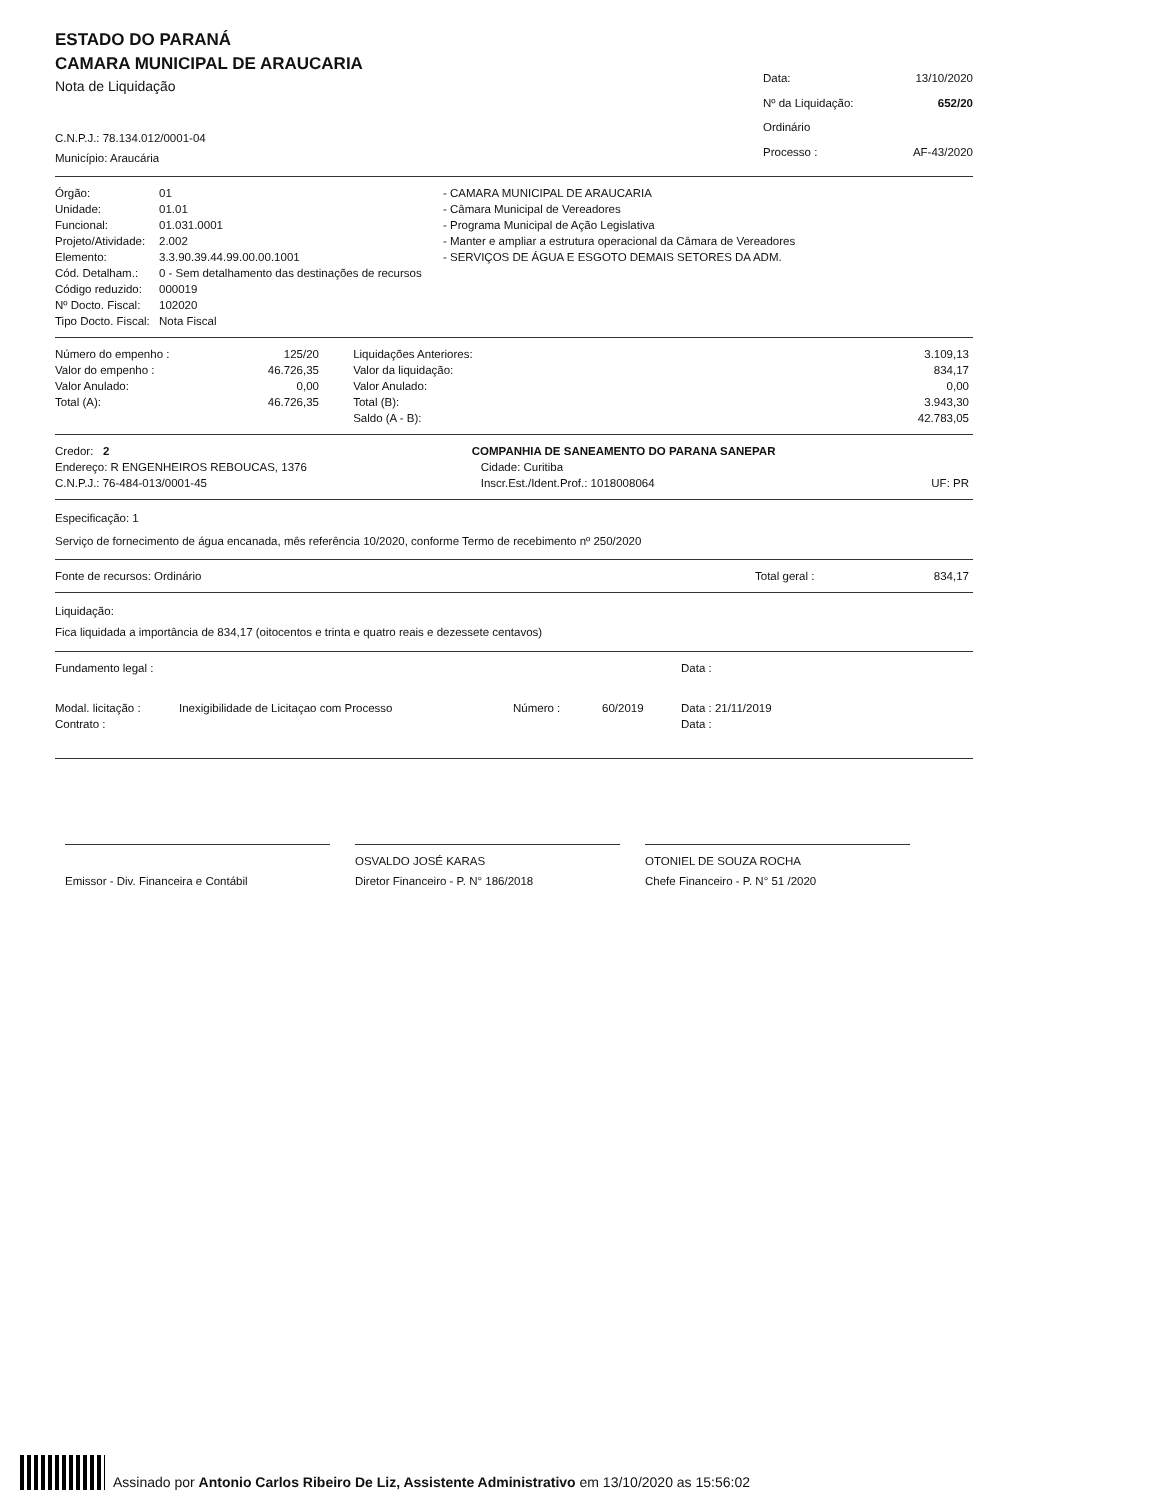ESTADO DO PARANÁ
CAMARA MUNICIPAL DE ARAUCARIA
Nota de Liquidação
C.N.P.J.: 78.134.012/0001-04
Município: Araucária
| Data: | 13/10/2020 |
| Nº da Liquidação: | 652/20 |
| Ordinário | |
| Processo : | AF-43/2020 |
| Órgão: | 01 | - CAMARA MUNICIPAL DE ARAUCARIA |
| Unidade: | 01.01 | - Câmara Municipal de Vereadores |
| Funcional: | 01.031.0001 | - Programa Municipal de Ação Legislativa |
| Projeto/Atividade: | 2.002 | - Manter e ampliar a estrutura operacional da Câmara de Vereadores |
| Elemento: | 3.3.90.39.44.99.00.00.1001 | - SERVIÇOS DE ÁGUA E ESGOTO DEMAIS SETORES DA ADM. |
| Cód. Detalham.: | 0 - Sem detalhamento das destinações de recursos | |
| Código reduzido: | 000019 | |
| Nº Docto. Fiscal: | 102020 | |
| Tipo Docto. Fiscal: | Nota Fiscal | |
| Número do empenho : | 125/20 | | Liquidações Anteriores: | 3.109,13 |
| Valor do empenho : | 46.726,35 | | Valor da liquidação: | 834,17 |
| Valor Anulado: | 0,00 | | Valor Anulado: | 0,00 |
| Total (A): | 46.726,35 | | Total (B): | 3.943,30 |
| | | | Saldo (A - B): | 42.783,05 |
| Credor: 2 | COMPANHIA DE SANEAMENTO DO PARANA SANEPAR | | |
| Endereço: R ENGENHEIROS REBOUCAS, 1376 | | Cidade: Curitiba | |
| C.N.P.J.: 76-484-013/0001-45 | | Inscr.Est./Ident.Prof.: 1018008064 | UF: PR |
Especificação: 1
Serviço de fornecimento de água encanada, mês referência 10/2020, conforme Termo de recebimento nº 250/2020
| Fonte de recursos: Ordinário | Total geral : | 834,17 |
Liquidação:
Fica liquidada a importância de 834,17 (oitocentos e trinta e quatro reais e dezessete centavos)
| Fundamento legal : | | | | Data : |
| Modal. licitação : | Inexigibilidade de Licitaçao com Processo | Número : | 60/2019 | Data : 21/11/2019 |
| Contrato : | | | | Data : |
Emissor - Div. Financeira e Contábil OSVALDO JOSÉ KARAS
Diretor Financeiro - P. N° 186/2018
OTONIEL DE SOUZA ROCHA
Chefe Financeiro - P. N° 51 /2020
Assinado por Antonio Carlos Ribeiro De Liz, Assistente Administrativo em 13/10/2020 as 15:56:02